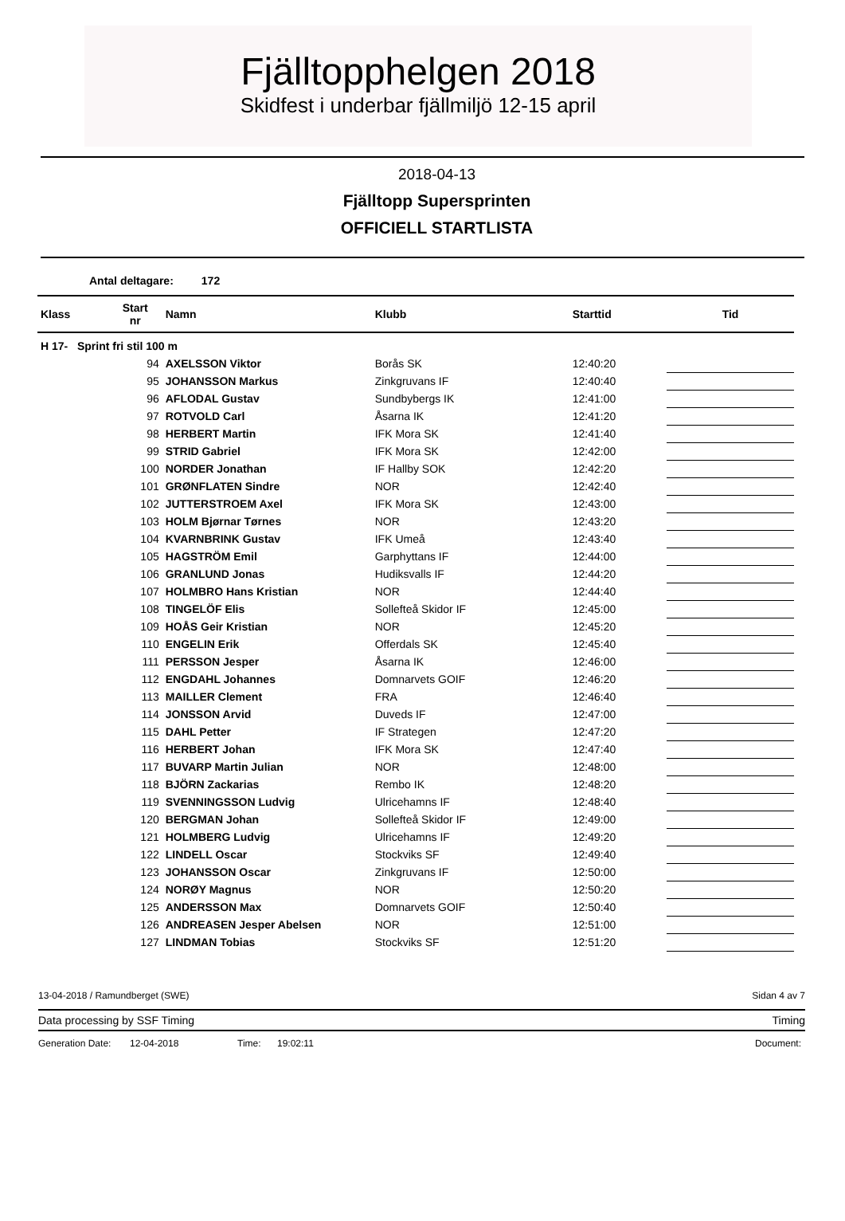Fjälltopphelgen 2018
Skidfest i underbar fjällmiljö 12-15 april
2018-04-13
Fjälltopp Supersprinten
OFFICIELL STARTLISTA
Antal deltagare: 172
| Klass | Start nr | Namn | Klubb | Starttid | Tid |
| --- | --- | --- | --- | --- | --- |
| H 17- Sprint fri stil 100 m | | | | | |
| | 94 | AXELSSON Viktor | Borås SK | 12:40:20 | |
| | 95 | JOHANSSON Markus | Zinkgruvans IF | 12:40:40 | |
| | 96 | AFLODAL Gustav | Sundbybergs IK | 12:41:00 | |
| | 97 | ROTVOLD Carl | Åsarna IK | 12:41:20 | |
| | 98 | HERBERT Martin | IFK Mora SK | 12:41:40 | |
| | 99 | STRID Gabriel | IFK Mora SK | 12:42:00 | |
| | 100 | NORDER Jonathan | IF Hallby SOK | 12:42:20 | |
| | 101 | GRØNFLATEN Sindre | NOR | 12:42:40 | |
| | 102 | JUTTERSTROEM Axel | IFK Mora SK | 12:43:00 | |
| | 103 | HOLM Bjørnar Tørnes | NOR | 12:43:20 | |
| | 104 | KVARNBRINK Gustav | IFK Umeå | 12:43:40 | |
| | 105 | HAGSTRÖM Emil | Garphyttans IF | 12:44:00 | |
| | 106 | GRANLUND Jonas | Hudiksvalls IF | 12:44:20 | |
| | 107 | HOLMBRO Hans Kristian | NOR | 12:44:40 | |
| | 108 | TINGELÖF Elis | Sollefteå Skidor IF | 12:45:00 | |
| | 109 | HOÅS Geir Kristian | NOR | 12:45:20 | |
| | 110 | ENGELIN Erik | Offerdals SK | 12:45:40 | |
| | 111 | PERSSON Jesper | Åsarna IK | 12:46:00 | |
| | 112 | ENGDAHL Johannes | Domnarvets GOIF | 12:46:20 | |
| | 113 | MAILLER Clement | FRA | 12:46:40 | |
| | 114 | JONSSON Arvid | Duveds IF | 12:47:00 | |
| | 115 | DAHL Petter | IF Strategen | 12:47:20 | |
| | 116 | HERBERT Johan | IFK Mora SK | 12:47:40 | |
| | 117 | BUVARP Martin Julian | NOR | 12:48:00 | |
| | 118 | BJÖRN Zackarias | Rembo IK | 12:48:20 | |
| | 119 | SVENNINGSSON Ludvig | Ulricehamns IF | 12:48:40 | |
| | 120 | BERGMAN Johan | Sollefteå Skidor IF | 12:49:00 | |
| | 121 | HOLMBERG Ludvig | Ulricehamns IF | 12:49:20 | |
| | 122 | LINDELL Oscar | Stockviks SF | 12:49:40 | |
| | 123 | JOHANSSON Oscar | Zinkgruvans IF | 12:50:00 | |
| | 124 | NORØY Magnus | NOR | 12:50:20 | |
| | 125 | ANDERSSON Max | Domnarvets GOIF | 12:50:40 | |
| | 126 | ANDREASEN Jesper Abelsen | NOR | 12:51:00 | |
| | 127 | LINDMAN Tobias | Stockviks SF | 12:51:20 | |
13-04-2018 / Ramundberget (SWE) Sidan 4 av 7
Data processing by SSF Timing Timing
Generation Date: 12-04-2018 Time: 19:02:11 Document: